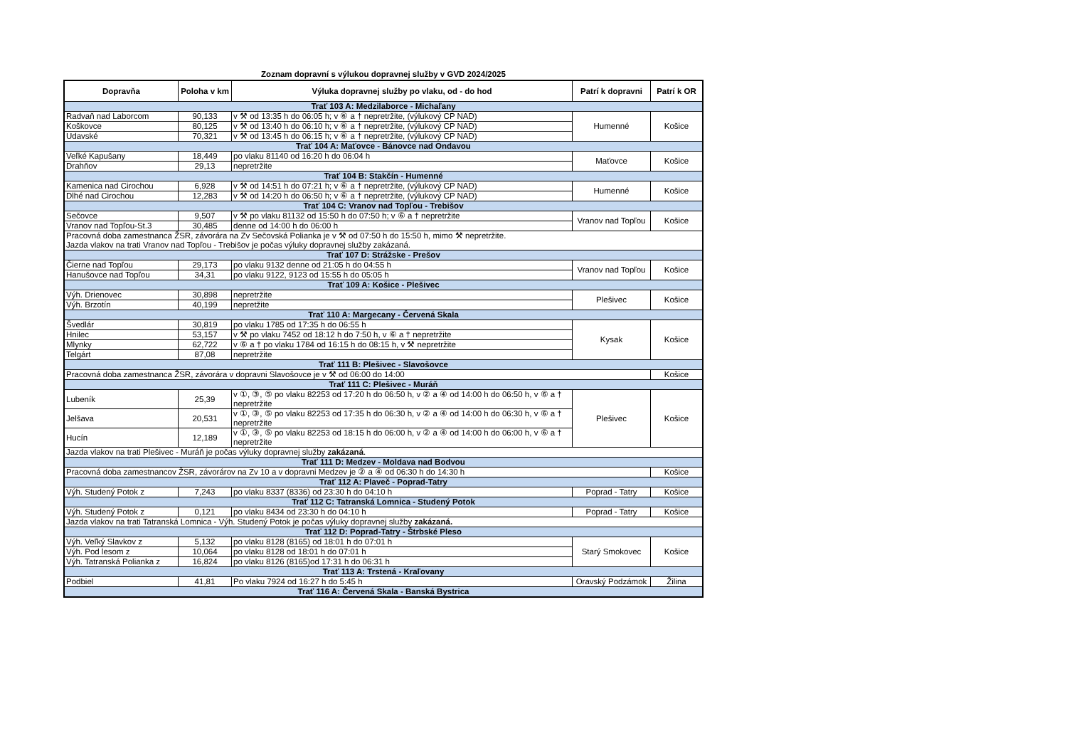Zoznam dopravní s výlukou dopravnej služby v GVD 2024/2025
| Dopravňa | Poloha v km | Výluka dopravnej služby po vlaku, od - do hod | Patrí k dopravni | Patrí k OR |
| --- | --- | --- | --- | --- |
| Trať 103 A: Medzilaborce - Michaľany | | | | |
| Radvaň nad Laborcom | 90,133 | v ⚒ od 13:35 h do 06:05 h; v ⑥ a † nepretržite, (výlukový CP NAD) | Humenné | Košice |
| Koškovce | 80,125 | v ⚒ od 13:40 h do 06:10 h; v ⑥ a † nepretržite, (výlukový CP NAD) | | |
| Udavské | 70,321 | v ⚒ od 13:45 h do 06:15 h; v ⑥ a † nepretržite, (výlukový CP NAD) | | |
| Trať 104 A: Maťovce - Bánovce nad Ondavou | | | | |
| Veľké Kapušany | 18,449 | po vlaku 81140 od 16:20 h do 06:04 h | Maťovce | Košice |
| Drahňov | 29,13 | nepretržite | | |
| Trať 104 B: Stakčín - Humenné | | | | |
| Kamenica nad Cirochou | 6,928 | v ⚒ od 14:51 h do 07:21 h; v ⑥ a † nepretržite, (výlukový CP NAD) | Humenné | Košice |
| Dlhé nad Cirochou | 12,283 | v ⚒ od 14:20 h do 06:50 h; v ⑥ a † nepretržite, (výlukový CP NAD) | | |
| Trať 104 C: Vranov nad Topľou - Trebišov | | | | |
| Sečovce | 9,507 | v ⚒ po vlaku 81132 od 15:50 h do 07:50 h; v ⑥ a † nepretržite | Vranov nad Topľou | Košice |
| Vranov nad Topľou-St.3 | 30,485 | denne od 14:00 h do 06:00 h | | |
| Pracovná doba zamestnanca ŽSR, závorára na Zv Sečovská Polianka je v ⚒ od 07:50 h do 15:50 h, mimo ⚒ nepretržite. Jazda vlakov na trati Vranov nad Topľou - Trebišov je počas výluky dopravnej služby zakázaná. | | | | |
| Trať 107 D: Strážske - Prešov | | | | |
| Čierne nad Topľou | 29,173 | po vlaku 9132 denne od 21:05 h do 04:55 h | Vranov nad Topľou | Košice |
| Hanušovce nad Topľou | 34,31 | po vlaku 9122, 9123 od 15:55 h do 05:05 h | | |
| Trať 109 A: Košice - Plešivec | | | | |
| Výh. Drienovec | 30,898 | nepretržite | Plešivec | Košice |
| Výh. Brzotín | 40,199 | nepretžite | | |
| Trať 110 A: Margecany - Červená Skala | | | | |
| Švedlár | 30,819 | po vlaku 1785 od 17:35 h do 06:55 h | Kysak | Košice |
| Hnilec | 53,157 | v ⚒ po vlaku 7452 od 18:12 h do 7:50 h, v ⑥ a † nepretržite | | |
| Mlynky | 62,722 | v ⑥ a † po vlaku 1784 od 16:15 h do 08:15 h, v ⚒ nepretržite | | |
| Telgárt | 87,08 | nepretržite | | |
| Trať 111 B: Plešivec - Slavošovce | | | | |
| Pracovná doba zamestnanca ŽSR, závorára v dopravni Slavošovce je v ⚒ od 06:00 do 14:00 | | | | Košice |
| Trať 111 C: Plešivec - Muráň | | | | |
| Lubeník | 25,39 | v ①, ③, ⑤ po vlaku 82253 od 17:20 h do 06:50 h, v ② a ④ od 14:00 h do 06:50 h, v ⑥ a † nepretržite | Plešivec | Košice |
| Jelšava | 20,531 | v ①, ③, ⑤ po vlaku 82253 od 17:35 h do 06:30 h, v ② a ④ od 14:00 h do 06:30 h, v ⑥ a † nepretržite | | |
| Hucín | 12,189 | v ①, ③, ⑤ po vlaku 82253 od 18:15 h do 06:00 h, v ② a ④ od 14:00 h do 06:00 h, v ⑥ a † nepretržite | | |
| Jazda vlakov na trati Plešivec - Muráň je počas výluky dopravnej služby zakázaná . | | | | |
| Trať 111 D: Medzev - Moldava nad Bodvou | | | | |
| Pracovná doba zamestnancov ŽSR, závorárov na Zv 10 a v dopravni Medzev je ② a ④ od 06:30 h do 14:30 h | | | | Košice |
| Trať 112 A: Plaveč - Poprad-Tatry | | | | |
| Výh. Studený Potok z | 7,243 | po vlaku 8337 (8336) od 23:30 h do 04:10 h | Poprad - Tatry | Košice |
| Trať 112 C: Tatranská Lomnica - Studený Potok | | | | |
| Výh. Studený Potok z | 0,121 | po vlaku 8434 od 23:30 h do 04:10 h | Poprad - Tatry | Košice |
| Jazda vlakov na trati Tatranská Lomnica - Výh. Studený Potok je počas výluky dopravnej služby zakázaná. | | | | |
| Trať 112 D: Poprad-Tatry - Štrbské Pleso | | | | |
| Výh. Veľký Slavkov z | 5,132 | po vlaku 8128 (8165) od 18:01 h do 07:01 h | Starý Smokovec | Košice |
| Výh. Pod lesom z | 10,064 | po vlaku 8128 od 18:01 h do 07:01 h | | |
| Výh. Tatranská Polianka z | 16,824 | po vlaku 8126 (8165)od 17:31 h do 06:31 h | | |
| Trať 113 A: Trstená - Kraľovany | | | | |
| Podbiel | 41,81 | Po vlaku 7924 od 16:27 h do 5:45 h | Oravský Podzámok | Žilina |
| Trať 116 A: Červená Skala - Banská Bystrica | | | | |